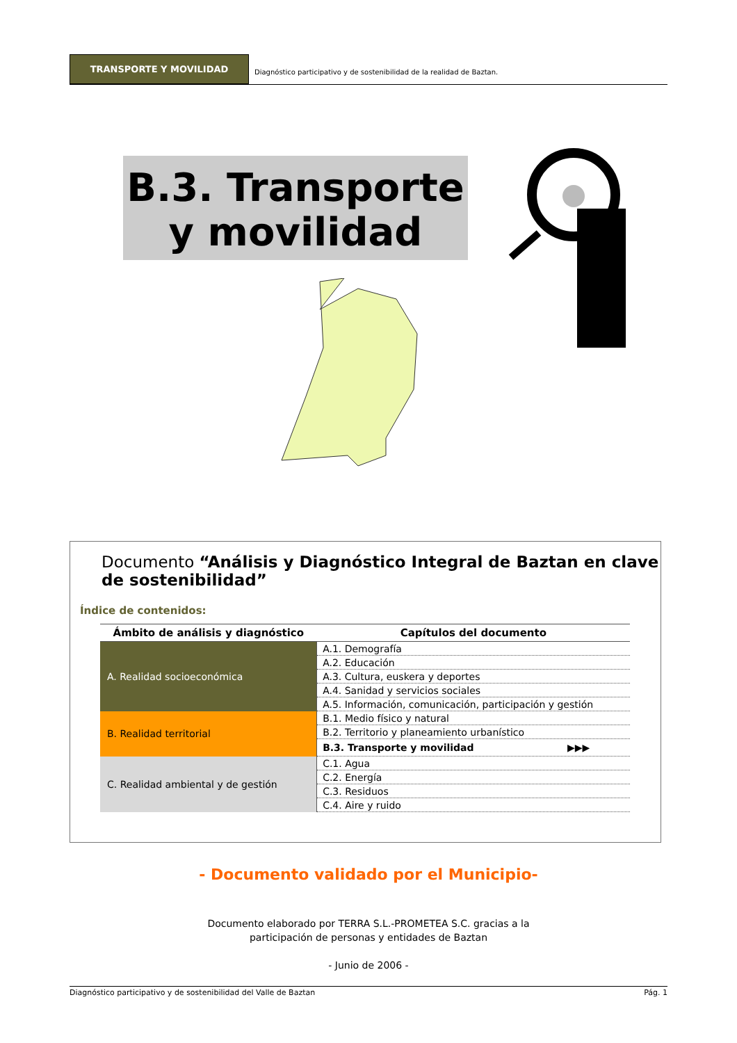TRANSPORTE Y MOVILIDAD
Diagnóstico participativo y de sostenibilidad de la realidad de Baztan.
B.3. Transporte y movilidad
Documento “Análisis y Diagnóstico Integral de Baztan en clave de sostenibilidad”
Índice de contenidos:
| Ámbito de análisis y diagnóstico | Capítulos del documento |
| --- | --- |
| A. Realidad socioeconómica | A.1. Demografía |
| | A.2. Educación |
| | A.3. Cultura, euskera y deportes |
| | A.4. Sanidad y servicios sociales |
| | A.5. Información, comunicación, participación y gestión |
| B. Realidad territorial | B.1. Medio físico y natural |
| | B.2. Territorio y planeamiento urbanístico |
| | B.3. Transporte y movilidad ▶▶▶ |
| C. Realidad ambiental y de gestión | C.1. Agua |
| | C.2. Energía |
| | C.3. Residuos |
| | C.4. Aire y ruido |
- Documento validado por el Municipio-
Documento elaborado por TERRA S.L.-PROMETEA S.C. gracias a la
participación de personas y entidades de Baztan
- Junio de 2006 -
Diagnóstico participativo y de sostenibilidad del Valle de Baztan Pág. 1